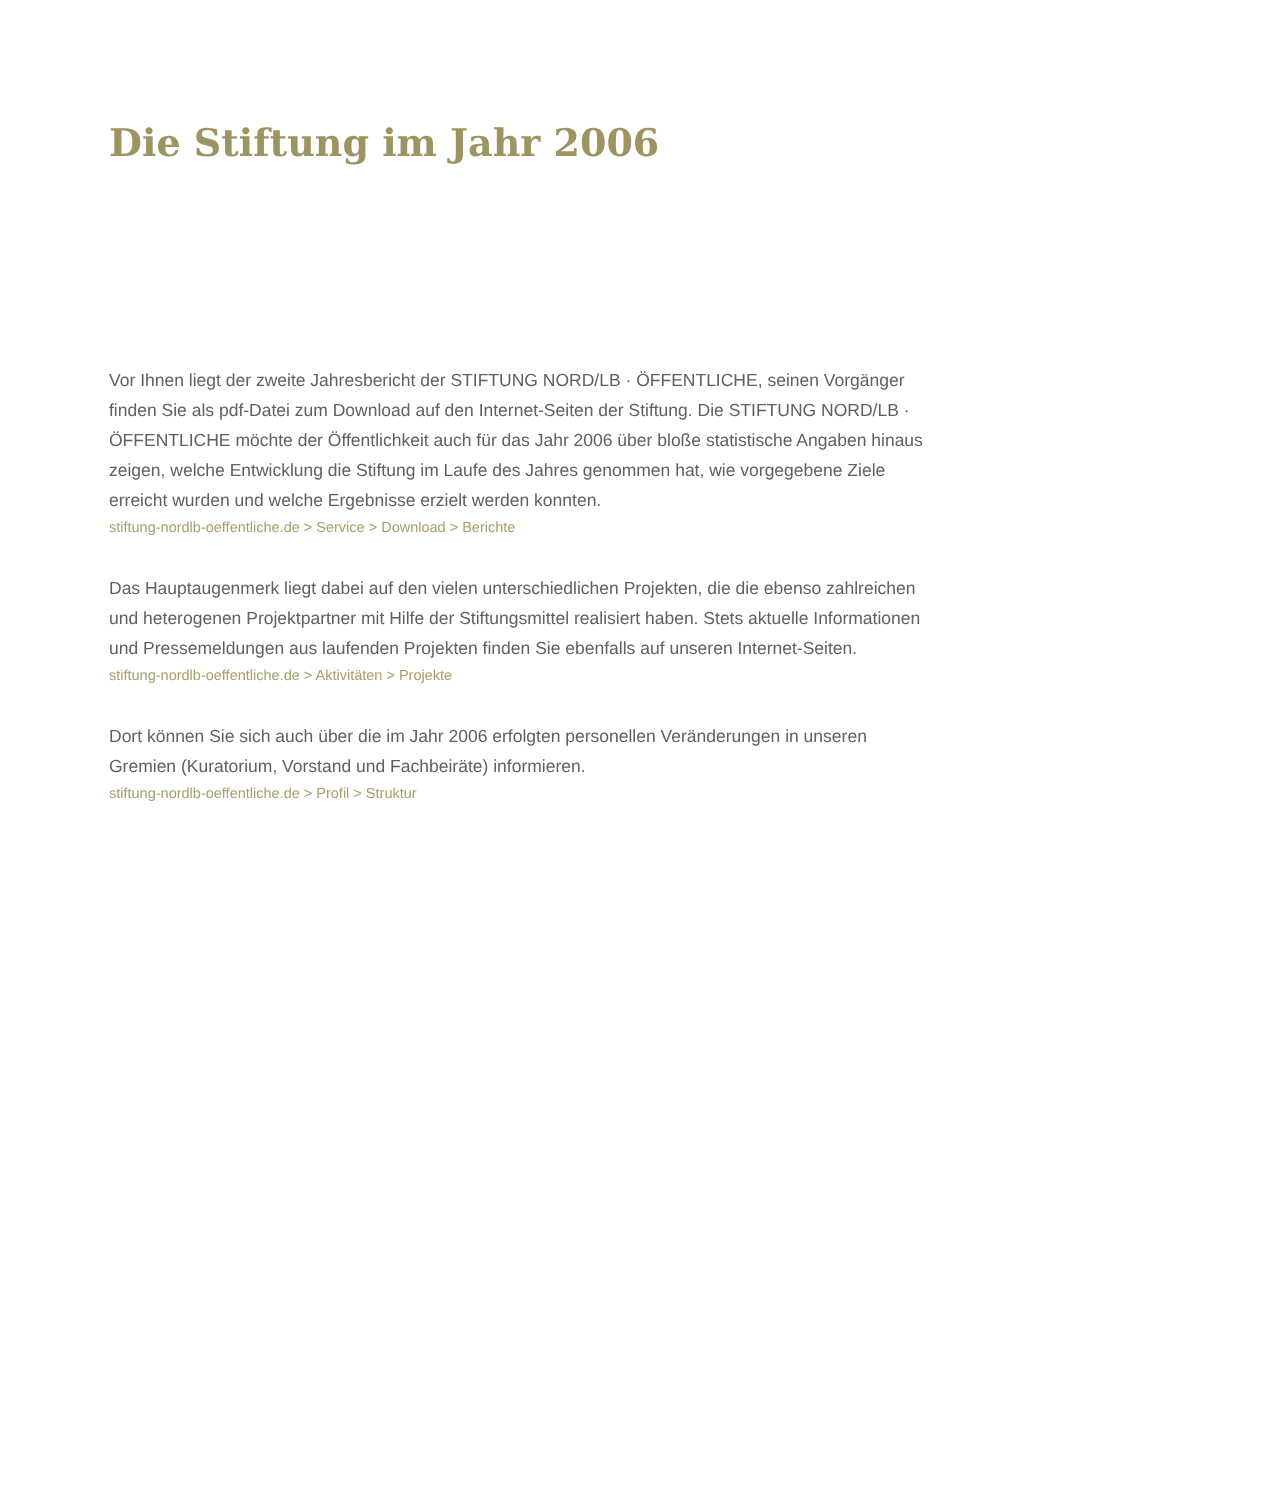Die Stiftung im Jahr 2006
Vor Ihnen liegt der zweite Jahresbericht der STIFTUNG NORD/LB · ÖFFENTLICHE, seinen Vorgänger finden Sie als pdf-Datei zum Download auf den Internet-Seiten der Stiftung. Die STIFTUNG NORD/LB · ÖFFENTLICHE möchte der Öffentlichkeit auch für das Jahr 2006 über bloße statistische Angaben hinaus zeigen, welche Entwicklung die Stiftung im Laufe des Jahres genommen hat, wie vorgegebene Ziele erreicht wurden und welche Ergebnisse erzielt werden konnten.
stiftung-nordlb-oeffentliche.de > Service > Download > Berichte
Das Hauptaugenmerk liegt dabei auf den vielen unterschiedlichen Projekten, die die ebenso zahlreichen und heterogenen Projektpartner mit Hilfe der Stiftungsmittel realisiert haben. Stets aktuelle Informationen und Pressemeldungen aus laufenden Projekten finden Sie ebenfalls auf unseren Internet-Seiten.
stiftung-nordlb-oeffentliche.de > Aktivitäten > Projekte
Dort können Sie sich auch über die im Jahr 2006 erfolgten personellen Veränderungen in unseren Gremien (Kuratorium, Vorstand und Fachbeiräte) informieren.
stiftung-nordlb-oeffentliche.de > Profil > Struktur